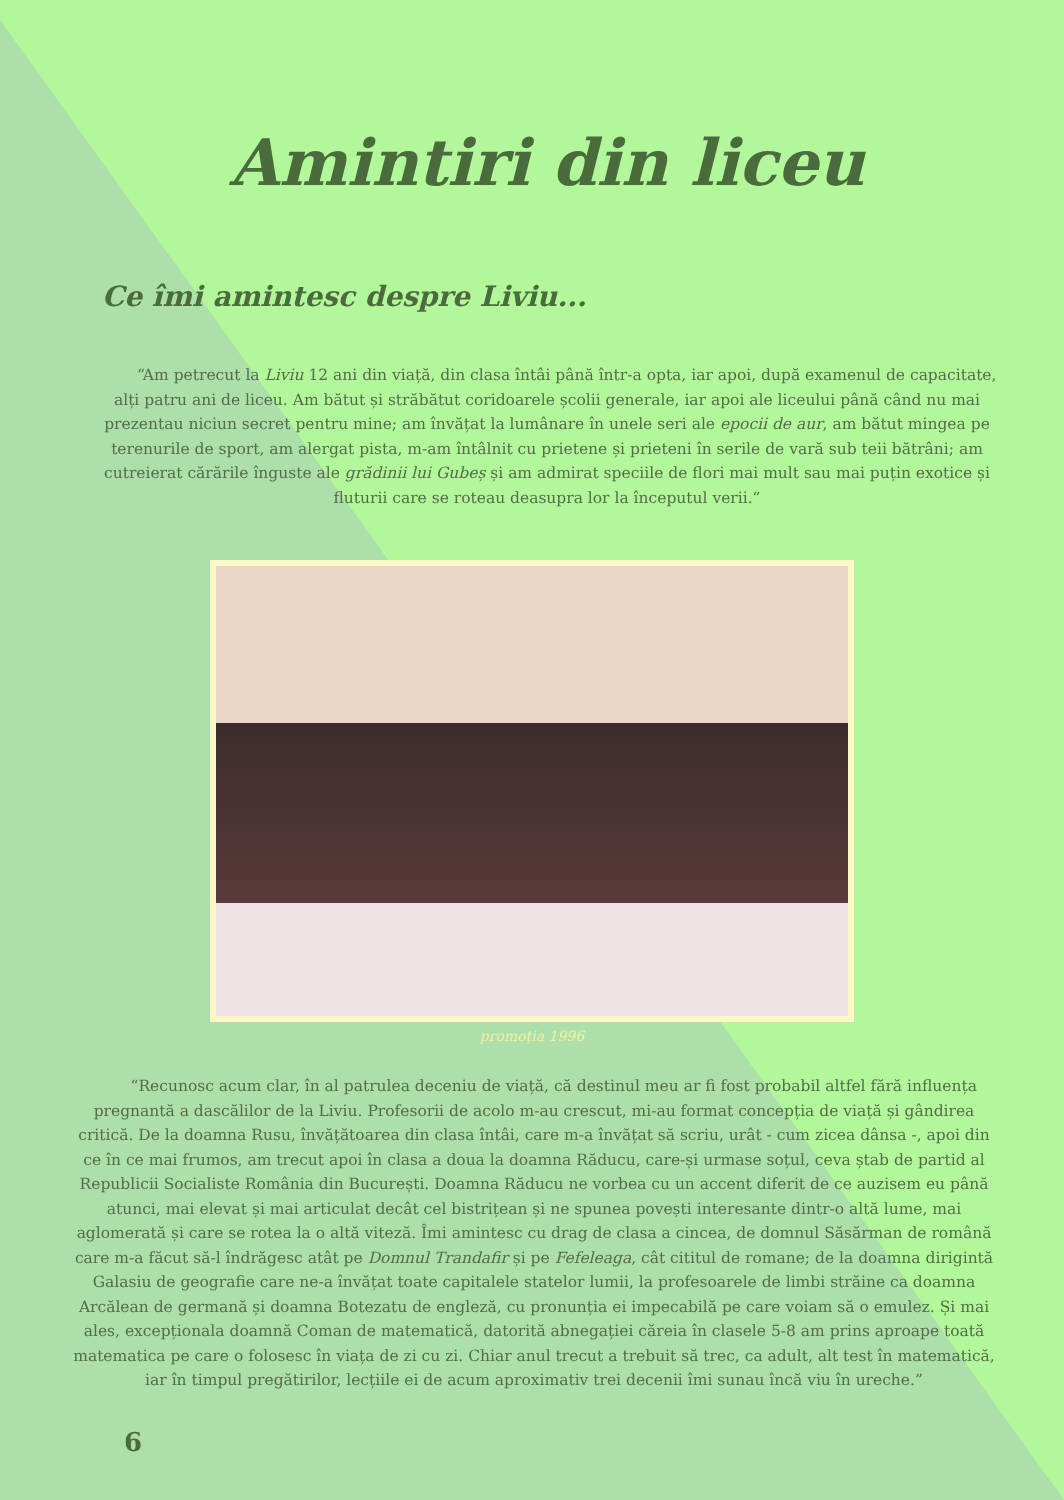Amintiri din liceu
Ce îmi amintesc despre Liviu...
“Am petrecut la Liviu 12 ani din viață, din clasa întâi până într-a opta, iar apoi, după examenul de capacitate, alți patru ani de liceu. Am bătut și străbătut coridoarele școlii generale, iar apoi ale liceului până când nu mai prezentau niciun secret pentru mine; am învățat la lumânare în unele seri ale epocii de aur, am bătut mingea pe terenurile de sport, am alergat pista, m-am întâlnit cu prietene și prieteni în serile de vară sub teii bătrâni; am cutreierat cărările înguste ale grădinii lui Gubeș și am admirat speciile de flori mai mult sau mai puțin exotice și fluturii care se roteau deasupra lor la începutul verii.”
promoția 1996
“Recunosc acum clar, în al patrulea deceniu de viață, că destinul meu ar fi fost probabil altfel fără influența pregnantă a dascălilor de la Liviu. Profesorii de acolo m-au crescut, mi-au format concepția de viață și gândirea critică. De la doamna Rusu, învățătoarea din clasa întâi, care m-a învățat să scriu, urât - cum zicea dânsa -, apoi din ce în ce mai frumos, am trecut apoi în clasa a doua la doamna Răducu, care-și urmase soțul, ceva ștab de partid al Republicii Socialiste România din București. Doamna Răducu ne vorbea cu un accent diferit de ce auzisem eu până atunci, mai elevat și mai articulat decât cel bistrițean și ne spunea povești interesante dintr-o altă lume, mai aglomerată și care se rotea la o altă viteză. Îmi amintesc cu drag de clasa a cincea, de domnul Săsărman de română care m-a făcut să-l îndrăgesc atât pe Domnul Trandafir și pe Fefeleaga, cât cititul de romane; de la doamna dirigintă Galasiu de geografie care ne-a învățat toate capitalele statelor lumii, la profesoarele de limbi străine ca doamna Arcălean de germană și doamna Botezatu de engleză, cu pronunția ei impecabilă pe care voiam să o emulez. Și mai ales, excepționala doamnă Coman de matematică, datorită abnegației căreia în clasele 5-8 am prins aproape toată matematica pe care o folosesc în viața de zi cu zi. Chiar anul trecut a trebuit să trec, ca adult, alt test în matematică, iar în timpul pregătirilor, lecțiile ei de acum aproximativ trei decenii îmi sunau încă viu în ureche.”
6